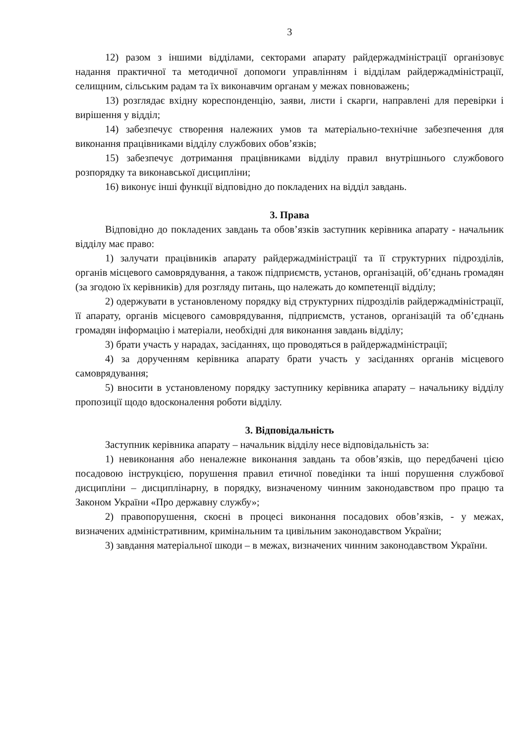3
12) разом з іншими відділами, секторами апарату райдержадміністрації організовує надання практичної та методичної допомоги управлінням і відділам райдержадміністрації, селищним, сільським радам та їх виконавчим органам у межах повноважень;
13) розглядає вхідну кореспонденцію, заяви, листи і скарги, направлені для перевірки і вирішення у відділ;
14) забезпечує створення належних умов та матеріально-технічне забезпечення для виконання працівниками відділу службових обов’язків;
15) забезпечує дотримання працівниками відділу правил внутрішнього службового розпорядку та виконавської дисципліни;
16) виконує інші функції відповідно до покладених на відділ завдань.
3. Права
Відповідно до покладених завдань та обов’язків заступник керівника апарату - начальник відділу має право:
1) залучати працівників апарату райдержадміністрації та її структурних підрозділів, органів місцевого самоврядування, а також підприємств, установ, організацій, об’єднань громадян (за згодою їх керівників) для розгляду питань, що належать до компетенції відділу;
2) одержувати в установленому порядку від структурних підрозділів райдержадміністрації, її апарату, органів місцевого самоврядування, підприємств, установ, організацій та об’єднань громадян інформацію і матеріали, необхідні для виконання завдань відділу;
3) брати участь у нарадах, засіданнях, що проводяться в райдержадміністрації;
4) за дорученням керівника апарату брати участь у засіданнях органів місцевого самоврядування;
5) вносити в установленому порядку заступнику керівника апарату – начальнику відділу пропозиції щодо вдосконалення роботи відділу.
3. Відповідальність
Заступник керівника апарату – начальник відділу несе відповідальність за:
1) невиконання або неналежне виконання завдань та обов’язків, що передбачені цією посадовою інструкцією, порушення правил етичної поведінки та інші порушення службової дисципліни – дисциплінарну, в порядку, визначеному чинним законодавством про працю та Законом України «Про державну службу»;
2) правопорушення, скоєні в процесі виконання посадових обов’язків, - у межах, визначених адміністративним, кримінальним та цивільним законодавством України;
3) завдання матеріальної шкоди – в межах, визначених чинним законодавством України.